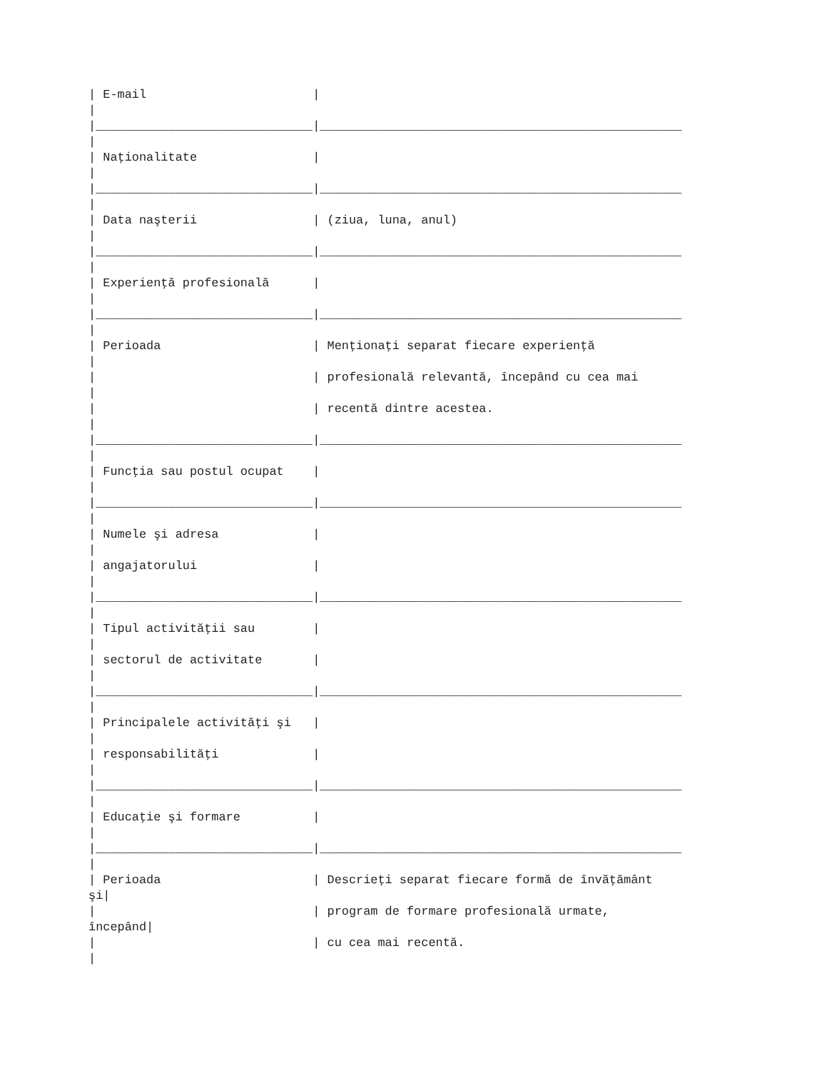| E-mail                       |
|
|______________________________|__________________________________________________
|
| Naţionalitate                |
|
|______________________________|__________________________________________________
|
| Data naşterii                | (ziua, luna, anul)
|
|______________________________|__________________________________________________
|
| Experienţă profesională      |
|
|______________________________|__________________________________________________
|
| Perioada                     | Menţionaţi separat fiecare experienţă
|
|                              | profesională relevantă, începând cu cea mai
|
|                              | recentă dintre acestea.
|
|______________________________|__________________________________________________
|
| Funcţia sau postul ocupat    |
|
|______________________________|__________________________________________________
|
| Numele şi adresa             |
|
| angajatorului                |
|
|______________________________|__________________________________________________
|
| Tipul activităţii sau        |
|
| sectorul de activitate       |
|
|______________________________|__________________________________________________
|
| Principalele activităţi şi   |
|
| responsabilităţi             |
|
|______________________________|__________________________________________________
|
| Educaţie şi formare          |
|
|______________________________|__________________________________________________
|
| Perioada                     | Descrieţi separat fiecare formă de învăţământ
şi|
|                              | program de formare profesională urmate,
începând|
|                              | cu cea mai recentă.
|